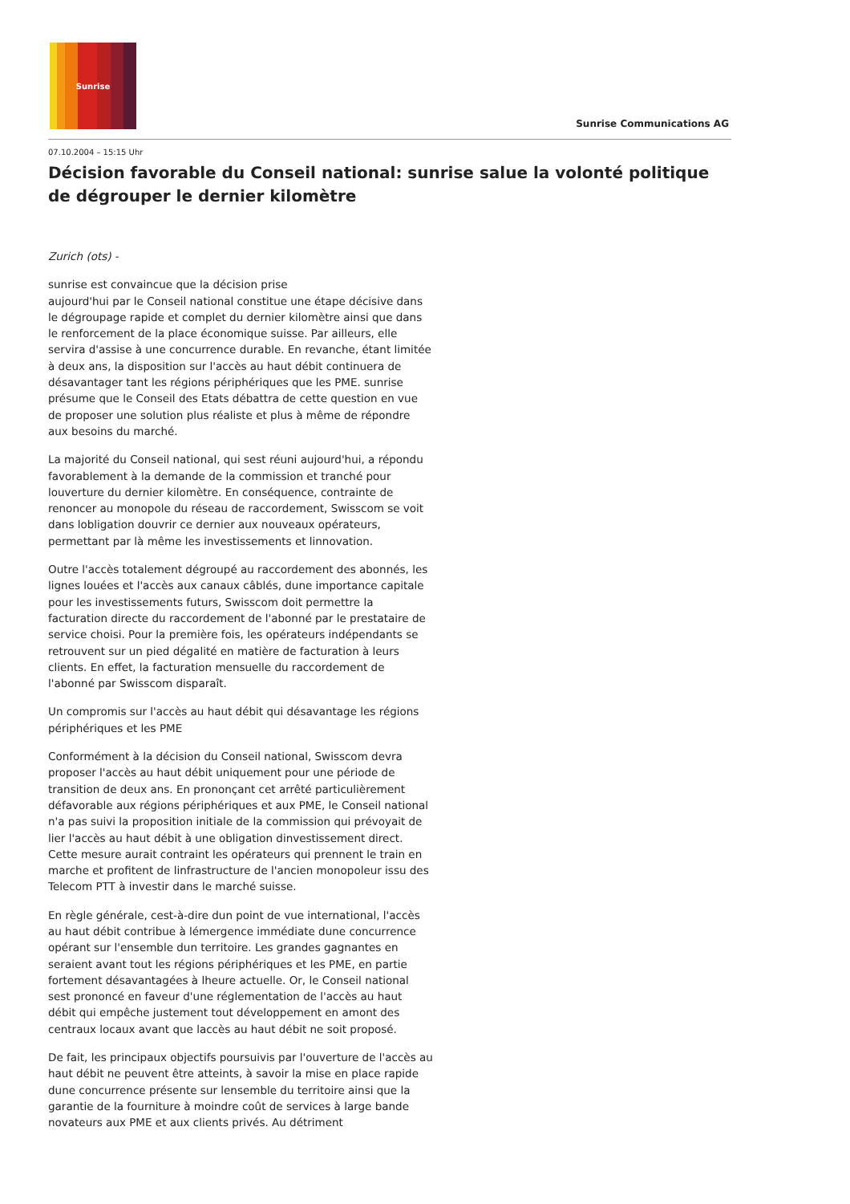Sunrise
Sunrise Communications AG
07.10.2004 – 15:15 Uhr
Décision favorable du Conseil national: sunrise salue la volonté politique de dégrouper le dernier kilomètre
Zurich (ots) -
sunrise est convaincue que la décision prise
aujourd'hui par le Conseil national constitue une étape décisive dans le dégroupage rapide et complet du dernier kilomètre ainsi que dans le renforcement de la place économique suisse. Par ailleurs, elle servira d'assise à une concurrence durable. En revanche, étant limitée à deux ans, la disposition sur l'accès au haut débit continuera de désavantager tant les régions périphériques que les PME. sunrise présume que le Conseil des Etats débattra de cette question en vue de proposer une solution plus réaliste et plus à même de répondre aux besoins du marché.
La majorité du Conseil national, qui sest réuni aujourd'hui, a répondu favorablement à la demande de la commission et tranché pour louverture du dernier kilomètre. En conséquence, contrainte de renoncer au monopole du réseau de raccordement, Swisscom se voit dans lobligation douvrir ce dernier aux nouveaux opérateurs, permettant par là même les investissements et linnovation.
Outre l'accès totalement dégroupé au raccordement des abonnés, les lignes louées et l'accès aux canaux câblés, dune importance capitale pour les investissements futurs, Swisscom doit permettre la facturation directe du raccordement de l'abonné par le prestataire de service choisi. Pour la première fois, les opérateurs indépendants se retrouvent sur un pied dégalité en matière de facturation à leurs clients. En effet, la facturation mensuelle du raccordement de l'abonné par Swisscom disparaît.
Un compromis sur l'accès au haut débit qui désavantage les régions périphériques et les PME
Conformément à la décision du Conseil national, Swisscom devra proposer l'accès au haut débit uniquement pour une période de transition de deux ans. En prononçant cet arrêté particulièrement défavorable aux régions périphériques et aux PME, le Conseil national n'a pas suivi la proposition initiale de la commission qui prévoyait de lier l'accès au haut débit à une obligation dinvestissement direct. Cette mesure aurait contraint les opérateurs qui prennent le train en marche et profitent de linfrastructure de l'ancien monopoleur issu des Telecom PTT à investir dans le marché suisse.
En règle générale, cest-à-dire dun point de vue international, l'accès au haut débit contribue à lémergence immédiate dune concurrence opérant sur l'ensemble dun territoire. Les grandes gagnantes en seraient avant tout les régions périphériques et les PME, en partie fortement désavantagées à lheure actuelle. Or, le Conseil national sest prononcé en faveur d'une réglementation de l'accès au haut débit qui empêche justement tout développement en amont des centraux locaux avant que laccès au haut débit ne soit proposé.
De fait, les principaux objectifs poursuivis par l'ouverture de l'accès au haut débit ne peuvent être atteints, à savoir la mise en place rapide dune concurrence présente sur lensemble du territoire ainsi que la garantie de la fourniture à moindre coût de services à large bande novateurs aux PME et aux clients privés. Au détriment